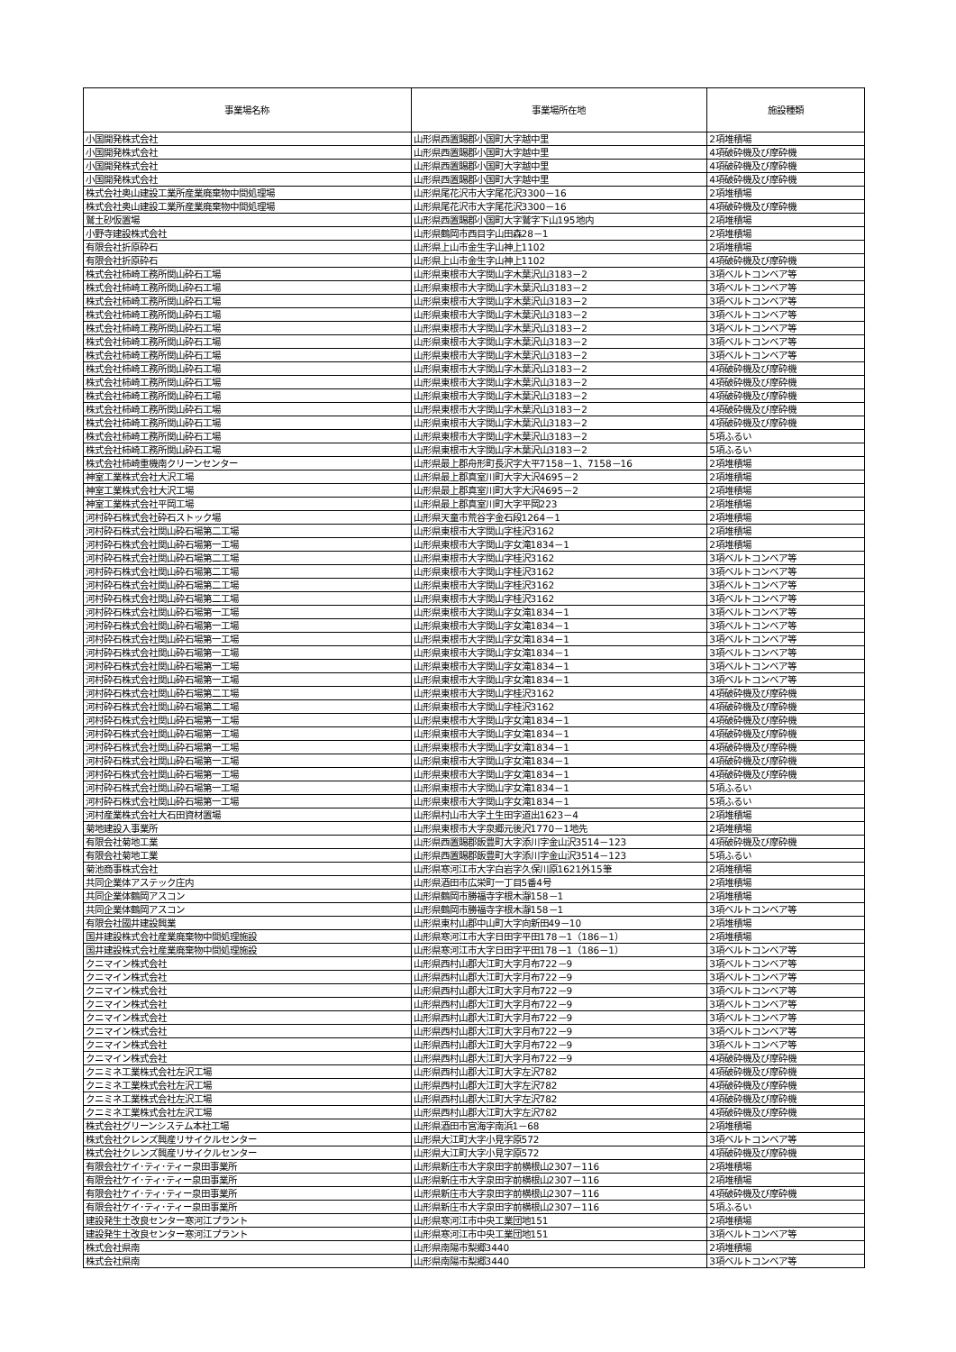| 事業場名称 | 事業場所在地 | 施設種類 |
| --- | --- | --- |
| 小国開発株式会社 | 山形県西置賜郡小国町大字越中里 | 2項堆積場 |
| 小国開発株式会社 | 山形県西置賜郡小国町大字越中里 | 4項破砕機及び摩砕機 |
| 小国開発株式会社 | 山形県西置賜郡小国町大字越中里 | 4項破砕機及び摩砕機 |
| 小国開発株式会社 | 山形県西置賜郡小国町大字越中里 | 4項破砕機及び摩砕機 |
| 株式会社奥山建設工業所産業廃棄物中間処理場 | 山形県尾花沢市大字尾花沢3300－16 | 2項堆積場 |
| 株式会社奥山建設工業所産業廃棄物中間処理場 | 山形県尾花沢市大字尾花沢3300－16 | 4項破砕機及び摩砕機 |
| 鷲土砂仮置場 | 山形県西置賜郡小国町大字鷲字下山195地内 | 2項堆積場 |
| 小野寺建設株式会社 | 山形県鶴岡市西目字山田森28－1 | 2項堆積場 |
| 有限会社折原砕石 | 山形県上山市金生字山神上1102 | 2項堆積場 |
| 有限会社折原砕石 | 山形県上山市金生字山神上1102 | 4項破砕機及び摩砕機 |
| 株式会社柿崎工務所関山砕石工場 | 山形県東根市大字関山字木葉沢山3183－2 | 3項ベルトコンベア等 |
| 株式会社柿崎工務所関山砕石工場 | 山形県東根市大字関山字木葉沢山3183－2 | 3項ベルトコンベア等 |
| 株式会社柿崎工務所関山砕石工場 | 山形県東根市大字関山字木葉沢山3183－2 | 3項ベルトコンベア等 |
| 株式会社柿崎工務所関山砕石工場 | 山形県東根市大字関山字木葉沢山3183－2 | 3項ベルトコンベア等 |
| 株式会社柿崎工務所関山砕石工場 | 山形県東根市大字関山字木葉沢山3183－2 | 3項ベルトコンベア等 |
| 株式会社柿崎工務所関山砕石工場 | 山形県東根市大字関山字木葉沢山3183－2 | 3項ベルトコンベア等 |
| 株式会社柿崎工務所関山砕石工場 | 山形県東根市大字関山字木葉沢山3183－2 | 3項ベルトコンベア等 |
| 株式会社柿崎工務所関山砕石工場 | 山形県東根市大字関山字木葉沢山3183－2 | 4項破砕機及び摩砕機 |
| 株式会社柿崎工務所関山砕石工場 | 山形県東根市大字関山字木葉沢山3183－2 | 4項破砕機及び摩砕機 |
| 株式会社柿崎工務所関山砕石工場 | 山形県東根市大字関山字木葉沢山3183－2 | 4項破砕機及び摩砕機 |
| 株式会社柿崎工務所関山砕石工場 | 山形県東根市大字関山字木葉沢山3183－2 | 4項破砕機及び摩砕機 |
| 株式会社柿崎工務所関山砕石工場 | 山形県東根市大字関山字木葉沢山3183－2 | 4項破砕機及び摩砕機 |
| 株式会社柿崎工務所関山砕石工場 | 山形県東根市大字関山字木葉沢山3183－2 | 5項ふるい |
| 株式会社柿崎工務所関山砕石工場 | 山形県東根市大字関山字木葉沢山3183－2 | 5項ふるい |
| 株式会社柿崎重機南クリーンセンター | 山形県最上郡舟形町長沢字大平7158－1、7158－16 | 2項堆積場 |
| 神室工業株式会社大沢工場 | 山形県最上郡真室川町大字大沢4695－2 | 2項堆積場 |
| 神室工業株式会社大沢工場 | 山形県最上郡真室川町大字大沢4695－2 | 2項堆積場 |
| 神室工業株式会社平岡工場 | 山形県最上郡真室川町大字平岡223 | 2項堆積場 |
| 河村砕石株式会社砕石ストック場 | 山形県天童市荒谷字金石段1264－1 | 2項堆積場 |
| 河村砕石株式会社関山砕石場第二工場 | 山形県東根市大字関山字桂沢3162 | 2項堆積場 |
| 河村砕石株式会社関山砕石場第一工場 | 山形県東根市大字関山字女滝1834－1 | 2項堆積場 |
| 河村砕石株式会社関山砕石場第二工場 | 山形県東根市大字関山字桂沢3162 | 3項ベルトコンベア等 |
| 河村砕石株式会社関山砕石場第二工場 | 山形県東根市大字関山字桂沢3162 | 3項ベルトコンベア等 |
| 河村砕石株式会社関山砕石場第二工場 | 山形県東根市大字関山字桂沢3162 | 3項ベルトコンベア等 |
| 河村砕石株式会社関山砕石場第二工場 | 山形県東根市大字関山字桂沢3162 | 3項ベルトコンベア等 |
| 河村砕石株式会社関山砕石場第一工場 | 山形県東根市大字関山字女滝1834－1 | 3項ベルトコンベア等 |
| 河村砕石株式会社関山砕石場第一工場 | 山形県東根市大字関山字女滝1834－1 | 3項ベルトコンベア等 |
| 河村砕石株式会社関山砕石場第一工場 | 山形県東根市大字関山字女滝1834－1 | 3項ベルトコンベア等 |
| 河村砕石株式会社関山砕石場第一工場 | 山形県東根市大字関山字女滝1834－1 | 3項ベルトコンベア等 |
| 河村砕石株式会社関山砕石場第一工場 | 山形県東根市大字関山字女滝1834－1 | 3項ベルトコンベア等 |
| 河村砕石株式会社関山砕石場第一工場 | 山形県東根市大字関山字女滝1834－1 | 3項ベルトコンベア等 |
| 河村砕石株式会社関山砕石場第二工場 | 山形県東根市大字関山字桂沢3162 | 4項破砕機及び摩砕機 |
| 河村砕石株式会社関山砕石場第二工場 | 山形県東根市大字関山字桂沢3162 | 4項破砕機及び摩砕機 |
| 河村砕石株式会社関山砕石場第一工場 | 山形県東根市大字関山字女滝1834－1 | 4項破砕機及び摩砕機 |
| 河村砕石株式会社関山砕石場第一工場 | 山形県東根市大字関山字女滝1834－1 | 4項破砕機及び摩砕機 |
| 河村砕石株式会社関山砕石場第一工場 | 山形県東根市大字関山字女滝1834－1 | 4項破砕機及び摩砕機 |
| 河村砕石株式会社関山砕石場第一工場 | 山形県東根市大字関山字女滝1834－1 | 4項破砕機及び摩砕機 |
| 河村砕石株式会社関山砕石場第一工場 | 山形県東根市大字関山字女滝1834－1 | 4項破砕機及び摩砕機 |
| 河村砕石株式会社関山砕石場第一工場 | 山形県東根市大字関山字女滝1834－1 | 5項ふるい |
| 河村砕石株式会社関山砕石場第一工場 | 山形県東根市大字関山字女滝1834－1 | 5項ふるい |
| 河村産業株式会社大石田資材置場 | 山形県村山市大字土生田字道出1623－4 | 2項堆積場 |
| 菊地建設入事業所 | 山形県東根市大字泉郷元後沢1770－1地先 | 2項堆積場 |
| 有限会社菊地工業 | 山形県西置賜郡飯豊町大字添川字金山沢3514－123 | 4項破砕機及び摩砕機 |
| 有限会社菊地工業 | 山形県西置賜郡飯豊町大字添川字金山沢3514－123 | 5項ふるい |
| 菊池商事株式会社 | 山形県寒河江市大字白岩字久保川原1621外15筆 | 2項堆積場 |
| 共同企業体アステック庄内 | 山形県酒田市広栄町一丁目5番4号 | 2項堆積場 |
| 共同企業体鶴岡アスコン | 山形県鶴岡市勝福寺字根木瀞158－1 | 2項堆積場 |
| 共同企業体鶴岡アスコン | 山形県鶴岡市勝福寺字根木瀞158－1 | 3項ベルトコンベア等 |
| 有限会社國井建設興業 | 山形県東村山郡中山町大字向新田49－10 | 2項堆積場 |
| 国井建設株式会社産業廃棄物中間処理施設 | 山形県寒河江市大字日田字平田178－1（186－1） | 2項堆積場 |
| 国井建設株式会社産業廃棄物中間処理施設 | 山形県寒河江市大字日田字平田178－1（186－1） | 3項ベルトコンベア等 |
| クニマイン株式会社 | 山形県西村山郡大江町大字月布722－9 | 3項ベルトコンベア等 |
| クニマイン株式会社 | 山形県西村山郡大江町大字月布722－9 | 3項ベルトコンベア等 |
| クニマイン株式会社 | 山形県西村山郡大江町大字月布722－9 | 3項ベルトコンベア等 |
| クニマイン株式会社 | 山形県西村山郡大江町大字月布722－9 | 3項ベルトコンベア等 |
| クニマイン株式会社 | 山形県西村山郡大江町大字月布722－9 | 3項ベルトコンベア等 |
| クニマイン株式会社 | 山形県西村山郡大江町大字月布722－9 | 3項ベルトコンベア等 |
| クニマイン株式会社 | 山形県西村山郡大江町大字月布722－9 | 3項ベルトコンベア等 |
| クニマイン株式会社 | 山形県西村山郡大江町大字月布722－9 | 4項破砕機及び摩砕機 |
| クニミネ工業株式会社左沢工場 | 山形県西村山郡大江町大字左沢782 | 4項破砕機及び摩砕機 |
| クニミネ工業株式会社左沢工場 | 山形県西村山郡大江町大字左沢782 | 4項破砕機及び摩砕機 |
| クニミネ工業株式会社左沢工場 | 山形県西村山郡大江町大字左沢782 | 4項破砕機及び摩砕機 |
| クニミネ工業株式会社左沢工場 | 山形県西村山郡大江町大字左沢782 | 4項破砕機及び摩砕機 |
| 株式会社グリーンシステム本社工場 | 山形県酒田市宮海字南浜1－68 | 2項堆積場 |
| 株式会社クレンズ興産リサイクルセンター | 山形県大江町大字小見字原572 | 3項ベルトコンベア等 |
| 株式会社クレンズ興産リサイクルセンター | 山形県大江町大字小見字原572 | 4項破砕機及び摩砕機 |
| 有限会社ケイ･ティ･ティー泉田事業所 | 山形県新庄市大字泉田字前横根山2307－116 | 2項堆積場 |
| 有限会社ケイ･ティ･ティー泉田事業所 | 山形県新庄市大字泉田字前横根山2307－116 | 2項堆積場 |
| 有限会社ケイ･ティ･ティー泉田事業所 | 山形県新庄市大字泉田字前横根山2307－116 | 4項破砕機及び摩砕機 |
| 有限会社ケイ･ティ･ティー泉田事業所 | 山形県新庄市大字泉田字前横根山2307－116 | 5項ふるい |
| 建設発生土改良センター寒河江プラント | 山形県寒河江市中央工業団地151 | 2項堆積場 |
| 建設発生土改良センター寒河江プラント | 山形県寒河江市中央工業団地151 | 3項ベルトコンベア等 |
| 株式会社県南 | 山形県南陽市梨郷3440 | 2項堆積場 |
| 株式会社県南 | 山形県南陽市梨郷3440 | 3項ベルトコンベア等 |